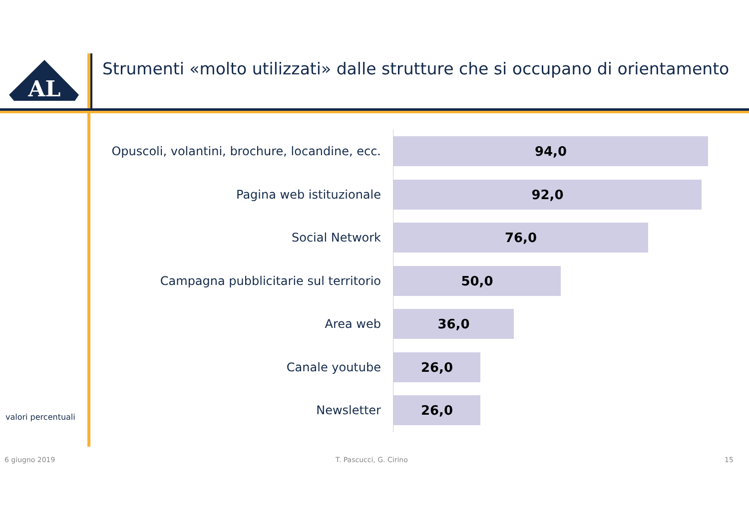AL
Strumenti «molto utilizzati» dalle strutture che si occupano di orientamento
Opuscoli, volantini, brochure, locandine, ecc.
94,0
Pagina web istituzionale
92,0
Social Network
76,0
Campagna pubblicitarie sul territorio
50,0
Area web
36,0
Canale youtube
26,0
Newsletter
26,0
valori percentuali
6 giugno 2019 T. Pascucci, G. Cirino 15